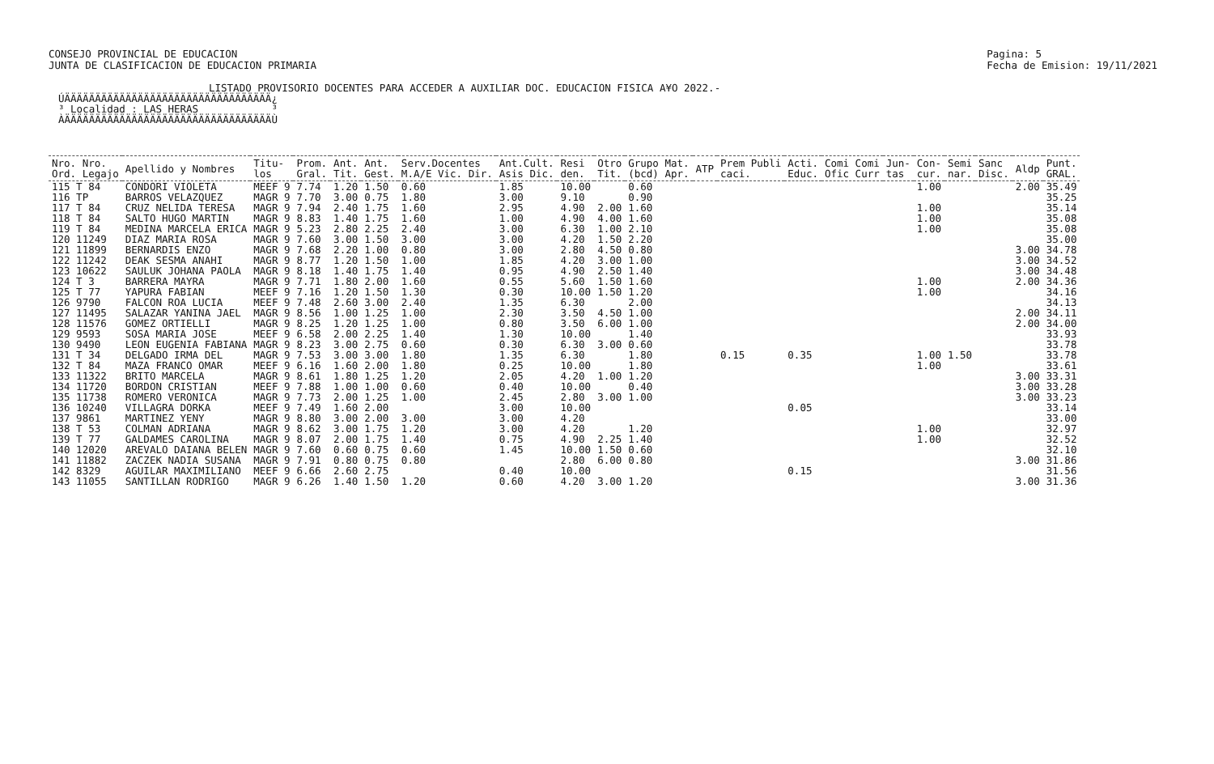CONSEJO PROVINCIAL DE EDUCACION
JUNTA DE CLASIFICACION DE EDUCACION PRIMARIA
Pagina: 5
Fecha de Emision: 19/11/2021
LISTADO PROVISORIO DOCENTES PARA ACCEDER A AUXILIAR DOC. EDUCACION FISICA A¥O 2022.-
ÚÄÄÄÄÄÄÄÄÄÄÄÄÄÄÄÄÄÄÄÄÄÄÄÄÄÄÄÄÄÄÄÄÄÄ¿ ³ Localidad : LAS HERAS ³ ÀÄÄÄÄÄÄÄÄÄÄÄÄÄÄÄÄÄÄÄÄÄÄÄÄÄÄÄÄÄÄÄÄÄÄÙ
| Nro. Nro. Ord. Legajo | Apellido y Nombres | Titu- los | Prom. Gral. | Ant. Tit. | Ant. Gest. | Serv.Docentes M.A/E Vic. Dir. | Ant.Cult. Asis Dic. | Resi den. | Otro Tit. | Grupo Mat. (bcd) Apr. | ATP | Prem Publi caci. | Acti. Educ. | Comi Comi Ofic Curr | Jun- tas | Con- cur. | Semi nar. | Sanc Disc. | Aldp | Punt. GRAL. |
| --- | --- | --- | --- | --- | --- | --- | --- | --- | --- | --- | --- | --- | --- | --- | --- | --- | --- | --- | --- | --- |
| 115 T 84 | CONDORI VIOLETA | MEEF 9 | 7.74 | 1.20 | 1.50 | 0.60 | 1.85 | 10.00 | | 0.60 | | | | | | 1.00 | | | 2.00 | 35.49 |
| 116 TP | BARROS VELAZQUEZ | MAGR 9 | 7.70 | 3.00 | 0.75 | 1.80 | 3.00 | 9.10 | | 0.90 | | | | | | | | | | 35.25 |
| 117 T 84 | CRUZ NELIDA TERESA | MAGR 9 | 7.94 | 2.40 | 1.75 | 1.60 | 2.95 | 4.90 | 2.00 | 1.60 | | | | | | 1.00 | | | | 35.14 |
| 118 T 84 | SALTO HUGO MARTIN | MAGR 9 | 8.83 | 1.40 | 1.75 | 1.60 | 1.00 | 4.90 | 4.00 | 1.60 | | | | | | 1.00 | | | | 35.08 |
| 119 T 84 | MEDINA MARCELA ERICA | MAGR 9 | 5.23 | 2.80 | 2.25 | 2.40 | 3.00 | 6.30 | 1.00 | 2.10 | | | | | | 1.00 | | | | 35.08 |
| 120 11249 | DIAZ MARIA ROSA | MAGR 9 | 7.60 | 3.00 | 1.50 | 3.00 | 3.00 | 4.20 | 1.50 | 2.20 | | | | | | | | | | 35.00 |
| 121 11899 | BERNARDIS ENZO | MAGR 9 | 7.68 | 2.20 | 1.00 | 0.80 | 3.00 | 2.80 | 4.50 | 0.80 | | | | | | | | | 3.00 | 34.78 |
| 122 11242 | DEAK SESMA ANAHI | MAGR 9 | 8.77 | 1.20 | 1.50 | 1.00 | 1.85 | 4.20 | 3.00 | 1.00 | | | | | | | | | 3.00 | 34.52 |
| 123 10622 | SAULUK JOHANA PAOLA | MAGR 9 | 8.18 | 1.40 | 1.75 | 1.40 | 0.95 | 4.90 | 2.50 | 1.40 | | | | | | | | | 3.00 | 34.48 |
| 124 T 3 | BARRERA MAYRA | MAGR 9 | 7.71 | 1.80 | 2.00 | 1.60 | 0.55 | 5.60 | 1.50 | 1.60 | | | | | | 1.00 | | | 2.00 | 34.36 |
| 125 T 77 | YAPURA FABIAN | MEEF 9 | 7.16 | 1.20 | 1.50 | 1.30 | 0.30 | 10.00 | 1.50 | 1.20 | | | | | | 1.00 | | | | 34.16 |
| 126 9790 | FALCON ROA LUCIA | MEEF 9 | 7.48 | 2.60 | 3.00 | 2.40 | 1.35 | 6.30 | | 2.00 | | | | | | | | | | 34.13 |
| 127 11495 | SALAZAR YANINA JAEL | MAGR 9 | 8.56 | 1.00 | 1.25 | 1.00 | 2.30 | 3.50 | 4.50 | 1.00 | | | | | | | | | 2.00 | 34.11 |
| 128 11576 | GOMEZ ORTIELLI | MAGR 9 | 8.25 | 1.20 | 1.25 | 1.00 | 0.80 | 3.50 | 6.00 | 1.00 | | | | | | | | | 2.00 | 34.00 |
| 129 9593 | SOSA MARIA JOSE | MEEF 9 | 6.58 | 2.00 | 2.25 | 1.40 | 1.30 | 10.00 | | 1.40 | | | | | | | | | | 33.93 |
| 130 9490 | LEON EUGENIA FABIANA | MAGR 9 | 8.23 | 3.00 | 2.75 | 0.60 | 0.30 | 6.30 | 3.00 | 0.60 | | | | | | | | | | 33.78 |
| 131 T 34 | DELGADO IRMA DEL | MAGR 9 | 7.53 | 3.00 | 3.00 | 1.80 | 1.35 | 6.30 | | 1.80 | | 0.15 | 0.35 | | | 1.00 | 1.50 | | | 33.78 |
| 132 T 84 | MAZA FRANCO OMAR | MEEF 9 | 6.16 | 1.60 | 2.00 | 1.80 | 0.25 | 10.00 | | 1.80 | | | | | | 1.00 | | | | 33.61 |
| 133 11322 | BRITO MARCELA | MAGR 9 | 8.61 | 1.80 | 1.25 | 1.20 | 2.05 | 4.20 | 1.00 | 1.20 | | | | | | | | | 3.00 | 33.31 |
| 134 11720 | BORDON CRISTIAN | MEEF 9 | 7.88 | 1.00 | 1.00 | 0.60 | 0.40 | 10.00 | | 0.40 | | | | | | | | | 3.00 | 33.28 |
| 135 11738 | ROMERO VERONICA | MAGR 9 | 7.73 | 2.00 | 1.25 | 1.00 | 2.45 | 2.80 | 3.00 | 1.00 | | | | | | | | | 3.00 | 33.23 |
| 136 10240 | VILLAGRA DORKA | MEEF 9 | 7.49 | 1.60 | 2.00 | | 3.00 | 10.00 | | | | | 0.05 | | | | | | | 33.14 |
| 137 9861 | MARTINEZ YENY | MAGR 9 | 8.80 | 3.00 | 2.00 | 3.00 | 3.00 | 4.20 | | | | | | | | | | | | 33.00 |
| 138 T 53 | COLMAN ADRIANA | MAGR 9 | 8.62 | 3.00 | 1.75 | 1.20 | 3.00 | 4.20 | | 1.20 | | | | | | 1.00 | | | | 32.97 |
| 139 T 77 | GALDAMES CAROLINA | MAGR 9 | 8.07 | 2.00 | 1.75 | 1.40 | 0.75 | 4.90 | 2.25 | 1.40 | | | | | | 1.00 | | | | 32.52 |
| 140 12020 | AREVALO DAIANA BELEN | MAGR 9 | 7.60 | 0.60 | 0.75 | 0.60 | 1.45 | 10.00 | 1.50 | 0.60 | | | | | | | | | | 32.10 |
| 141 11882 | ZACZEK NADIA SUSANA | MAGR 9 | 7.91 | 0.80 | 0.75 | 0.80 | | 2.80 | 6.00 | 0.80 | | | | | | | | | 3.00 | 31.86 |
| 142 8329 | AGUILAR MAXIMILIANO | MEEF 9 | 6.66 | 2.60 | 2.75 | | 0.40 | 10.00 | | | | | 0.15 | | | | | | | 31.56 |
| 143 11055 | SANTILLAN RODRIGO | MAGR 9 | 6.26 | 1.40 | 1.50 | 1.20 | 0.60 | 4.20 | 3.00 | 1.20 | | | | | | | | | 3.00 | 31.36 |